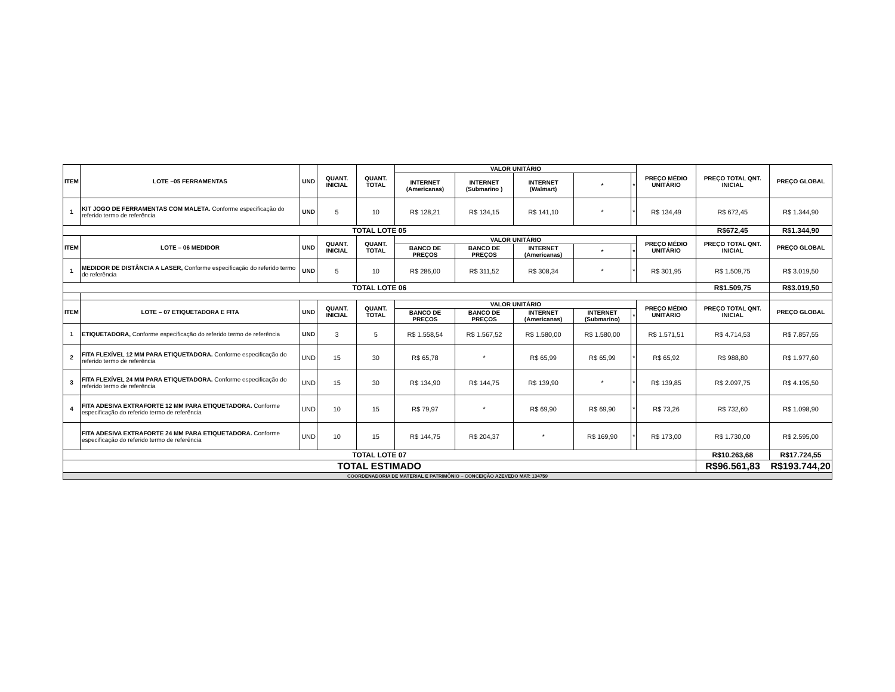| ITEM | LOTE –05 FERRAMENTAS | UND | QUANT. INICIAL | QUANT. TOTAL | VALOR UNITÁRIO | | | | | PREÇO MÉDIO UNITÁRIO | PREÇO TOTAL QNT. INICIAL | PREÇO GLOBAL |
| --- | --- | --- | --- | --- | --- | --- | --- | --- | --- | --- | --- | --- |
| | | | | | INTERNET (Americanas) | INTERNET (Submarino ) | INTERNET (Walmart) | * | * | | | |
| 1 | KIT JOGO DE FERRAMENTAS COM MALETA. Conforme especificação do referido termo de referência | UND | 5 | 10 | R$ 128,21 | R$ 134,15 | R$ 141,10 | * | * | R$ 134,49 | R$ 672,45 | R$ 1.344,90 |
| TOTAL LOTE 05 | | | | | | | | | | | R$672,45 | R$1.344,90 |
| ITEM | LOTE – 06 MEDIDOR | UND | QUANT. INICIAL | QUANT. TOTAL | VALOR UNITÁRIO | | | | | PREÇO MÉDIO UNITÁRIO | PREÇO TOTAL QNT. INICIAL | PREÇO GLOBAL |
| | | | | | BANCO DE PREÇOS | BANCO DE PREÇOS | INTERNET (Americanas) | * | * | | | |
| 1 | MEDIDOR DE DISTÂNCIA A LASER, Conforme especificação do referido termo de referência | UND | 5 | 10 | R$ 286,00 | R$ 311,52 | R$ 308,34 | * | * | R$ 301,95 | R$ 1.509,75 | R$ 3.019,50 |
| TOTAL LOTE 06 | | | | | | | | | | | R$1.509,75 | R$3.019,50 |
| ITEM | LOTE – 07 ETIQUETADORA E FITA | UND | QUANT. INICIAL | QUANT. TOTAL | VALOR UNITÁRIO | | | | | PREÇO MÉDIO UNITÁRIO | PREÇO TOTAL QNT. INICIAL | PREÇO GLOBAL |
| | | | | | BANCO DE PREÇOS | BANCO DE PREÇOS | INTERNET (Americanas) | INTERNET (Submarino) | * | | | |
| 1 | ETIQUETADORA, Conforme especificação do referido termo de referência | UND | 3 | 5 | R$ 1.558,54 | R$ 1.567,52 | R$ 1.580,00 | R$ 1.580,00 | | R$ 1.571,51 | R$ 4.714,53 | R$ 7.857,55 |
| 2 | FITA FLEXÍVEL 12 MM PARA ETIQUETADORA. Conforme especificação do referido termo de referência | UND | 15 | 30 | R$ 65,78 | * | R$ 65,99 | R$ 65,99 | * | R$ 65,92 | R$ 988,80 | R$ 1.977,60 |
| 3 | FITA FLEXÍVEL 24 MM PARA ETIQUETADORA. Conforme especificação do referido termo de referência | UND | 15 | 30 | R$ 134,90 | R$ 144,75 | R$ 139,90 | * | * | R$ 139,85 | R$ 2.097,75 | R$ 4.195,50 |
| 4 | FITA ADESIVA EXTRAFORTE 12 MM PARA ETIQUETADORA. Conforme especificação do referido termo de referência | UND | 10 | 15 | R$ 79,97 | * | R$ 69,90 | R$ 69,90 | * | R$ 73,26 | R$ 732,60 | R$ 1.098,90 |
| | FITA ADESIVA EXTRAFORTE 24 MM PARA ETIQUETADORA. Conforme especificação do referido termo de referência | UND | 10 | 15 | R$ 144,75 | R$ 204,37 | * | R$ 169,90 | * | R$ 173,00 | R$ 1.730,00 | R$ 2.595,00 |
| TOTAL LOTE 07 | | | | | | | | | | | R$10.263,68 | R$17.724,55 |
| TOTAL ESTIMADO | | | | | | | | | | | R$96.561,83 | R$193.744,20 |
| COORDENADORIA DE MATERIAL E PATRIMÔNIO – CONCEIÇÃO AZEVEDO MAT: 134759 | | | | | | | | | | | | |